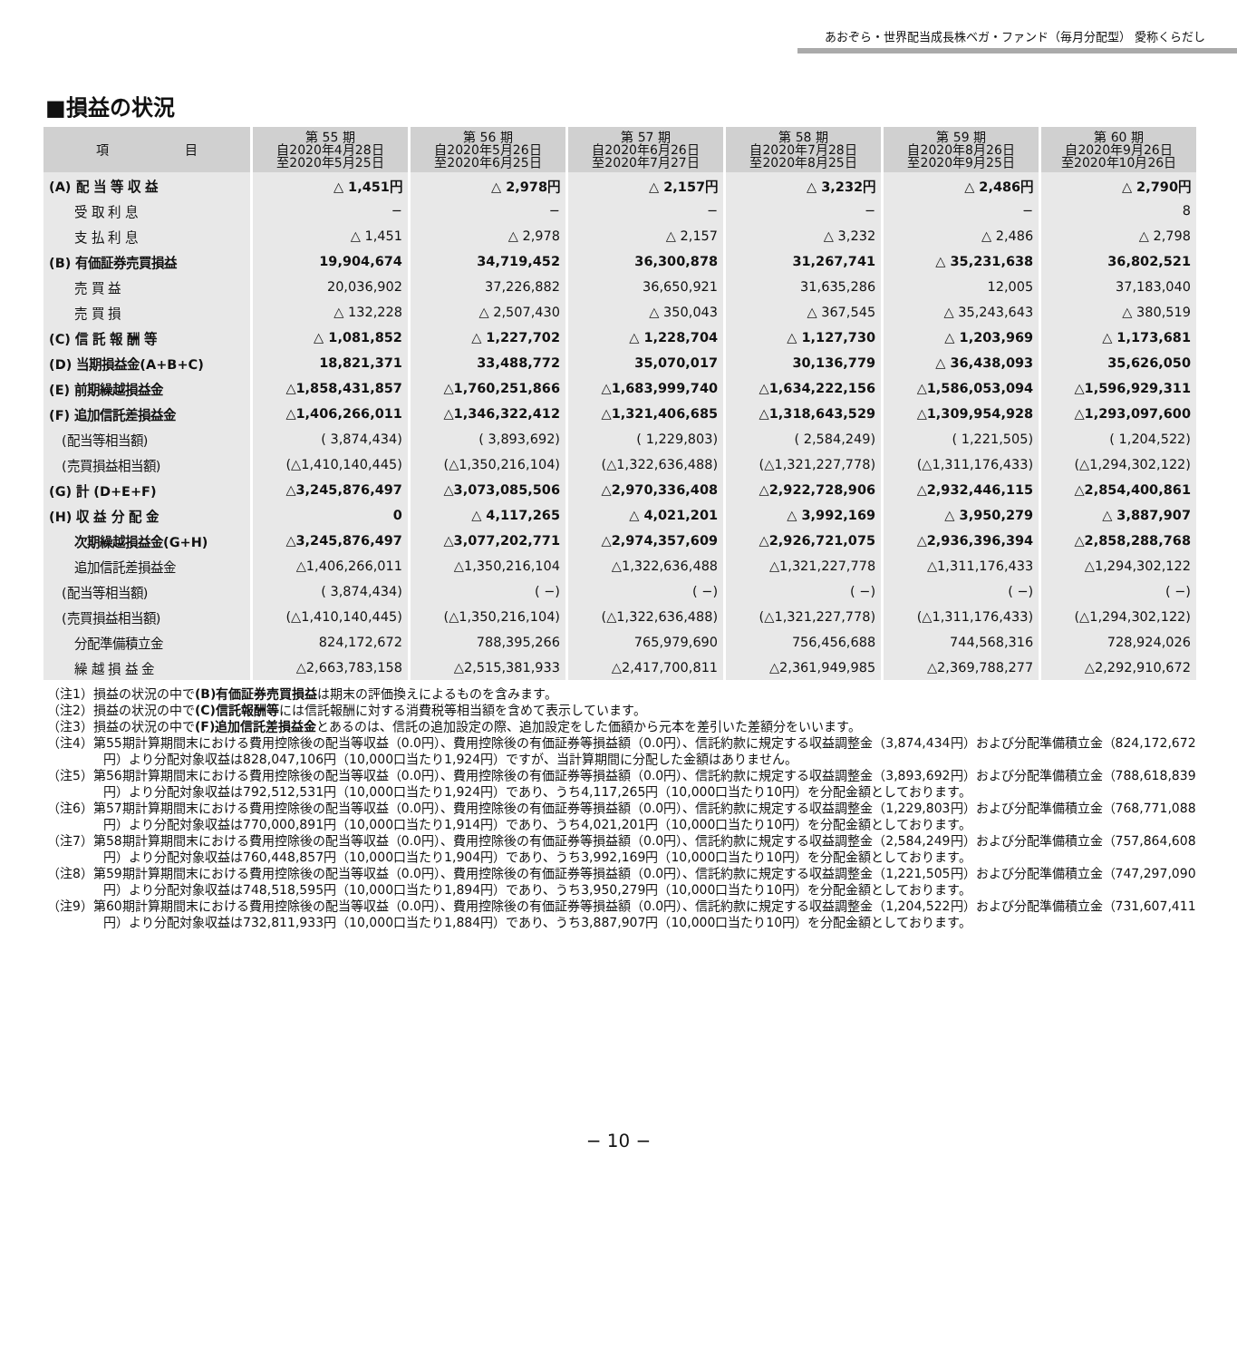あおぞら・世界配当成長株ベガ・ファンド（毎月分配型） 愛称くらだし
■損益の状況
| 項 目 | 第 55 期 自2020年4月28日 至2020年5月25日 | 第 56 期 自2020年5月26日 至2020年6月25日 | 第 57 期 自2020年6月26日 至2020年7月27日 | 第 58 期 自2020年7月28日 至2020年8月25日 | 第 59 期 自2020年8月26日 至2020年9月25日 | 第 60 期 自2020年9月26日 至2020年10月26日 |
| --- | --- | --- | --- | --- | --- | --- |
| (A) 配 当 等 収 益 | △ 1,451円 | △ 2,978円 | △ 2,157円 | △ 3,232円 | △ 2,486円 | △ 2,790円 |
| 受 取 利 息 | − | − | − | − | − | 8 |
| 支 払 利 息 | △ 1,451 | △ 2,978 | △ 2,157 | △ 3,232 | △ 2,486 | △ 2,798 |
| (B) 有価証券売買損益 | 19,904,674 | 34,719,452 | 36,300,878 | 31,267,741 | △ 35,231,638 | 36,802,521 |
| 売 買 益 | 20,036,902 | 37,226,882 | 36,650,921 | 31,635,286 | 12,005 | 37,183,040 |
| 売 買 損 | △ 132,228 | △ 2,507,430 | △ 350,043 | △ 367,545 | △ 35,243,643 | △ 380,519 |
| (C) 信 託 報 酬 等 | △ 1,081,852 | △ 1,227,702 | △ 1,228,704 | △ 1,127,730 | △ 1,203,969 | △ 1,173,681 |
| (D) 当期損益金(A+B+C) | 18,821,371 | 33,488,772 | 35,070,017 | 30,136,779 | △ 36,438,093 | 35,626,050 |
| (E) 前期繰越損益金 | △1,858,431,857 | △1,760,251,866 | △1,683,999,740 | △1,634,222,156 | △1,586,053,094 | △1,596,929,311 |
| (F) 追加信託差損益金 | △1,406,266,011 | △1,346,322,412 | △1,321,406,685 | △1,318,643,529 | △1,309,954,928 | △1,293,097,600 |
| (配当等相当額) | ( 3,874,434) | ( 3,893,692) | ( 1,229,803) | ( 2,584,249) | ( 1,221,505) | ( 1,204,522) |
| (売買損益相当額) | (△1,410,140,445) | (△1,350,216,104) | (△1,322,636,488) | (△1,321,227,778) | (△1,311,176,433) | (△1,294,302,122) |
| (G) 計 (D+E+F) | △3,245,876,497 | △3,073,085,506 | △2,970,336,408 | △2,922,728,906 | △2,932,446,115 | △2,854,400,861 |
| (H) 収 益 分 配 金 | 0 | △ 4,117,265 | △ 4,021,201 | △ 3,992,169 | △ 3,950,279 | △ 3,887,907 |
| 次期繰越損益金(G+H) | △3,245,876,497 | △3,077,202,771 | △2,974,357,609 | △2,926,721,075 | △2,936,396,394 | △2,858,288,768 |
| 追加信託差損益金 | △1,406,266,011 | △1,350,216,104 | △1,322,636,488 | △1,321,227,778 | △1,311,176,433 | △1,294,302,122 |
| (配当等相当額) | ( 3,874,434) | ( −) | ( −) | ( −) | ( −) | ( −) |
| (売買損益相当額) | (△1,410,140,445) | (△1,350,216,104) | (△1,322,636,488) | (△1,321,227,778) | (△1,311,176,433) | (△1,294,302,122) |
| 分配準備積立金 | 824,172,672 | 788,395,266 | 765,979,690 | 756,456,688 | 744,568,316 | 728,924,026 |
| 繰 越 損 益 金 | △2,663,783,158 | △2,515,381,933 | △2,417,700,811 | △2,361,949,985 | △2,369,788,277 | △2,292,910,672 |
（注1）損益の状況の中で(B)有価証券売買損益は期末の評価換えによるものを含みます。
（注2）損益の状況の中で(C)信託報酬等には信託報酬に対する消費税等相当額を含めて表示しています。
（注3）損益の状況の中で(F)追加信託差損益金とあるのは、信託の追加設定の際、追加設定をした価額から元本を差引いた差額分をいいます。
（注4）第55期計算期間末における費用控除後の配当等収益（0.0円）、費用控除後の有価証券等損益額（0.0円）、信託約款に規定する収益調整金（3,874,434円）および分配準備積立金（824,172,672円）より分配対象収益は828,047,106円（10,000口当たり1,924円）ですが、当計算期間に分配した金額はありません。
（注5）第56期計算期間末における費用控除後の配当等収益（0.0円）、費用控除後の有価証券等損益額（0.0円）、信託約款に規定する収益調整金（3,893,692円）および分配準備積立金（788,618,839円）より分配対象収益は792,512,531円（10,000口当たり1,924円）であり、うち4,117,265円（10,000口当たり10円）を分配金額としております。
（注6）第57期計算期間末における費用控除後の配当等収益（0.0円）、費用控除後の有価証券等損益額（0.0円）、信託約款に規定する収益調整金（1,229,803円）および分配準備積立金（768,771,088円）より分配対象収益は770,000,891円（10,000口当たり1,914円）であり、うち4,021,201円（10,000口当たり10円）を分配金額としております。
（注7）第58期計算期間末における費用控除後の配当等収益（0.0円）、費用控除後の有価証券等損益額（0.0円）、信託約款に規定する収益調整金（2,584,249円）および分配準備積立金（757,864,608円）より分配対象収益は760,448,857円（10,000口当たり1,904円）であり、うち3,992,169円（10,000口当たり10円）を分配金額としております。
（注8）第59期計算期間末における費用控除後の配当等収益（0.0円）、費用控除後の有価証券等損益額（0.0円）、信託約款に規定する収益調整金（1,221,505円）および分配準備積立金（747,297,090円）より分配対象収益は748,518,595円（10,000口当たり1,894円）であり、うち3,950,279円（10,000口当たり10円）を分配金額としております。
（注9）第60期計算期間末における費用控除後の配当等収益（0.0円）、費用控除後の有価証券等損益額（0.0円）、信託約款に規定する収益調整金（1,204,522円）および分配準備積立金（731,607,411円）より分配対象収益は732,811,933円（10,000口当たり1,884円）であり、うち3,887,907円（10,000口当たり10円）を分配金額としております。
− 10 −